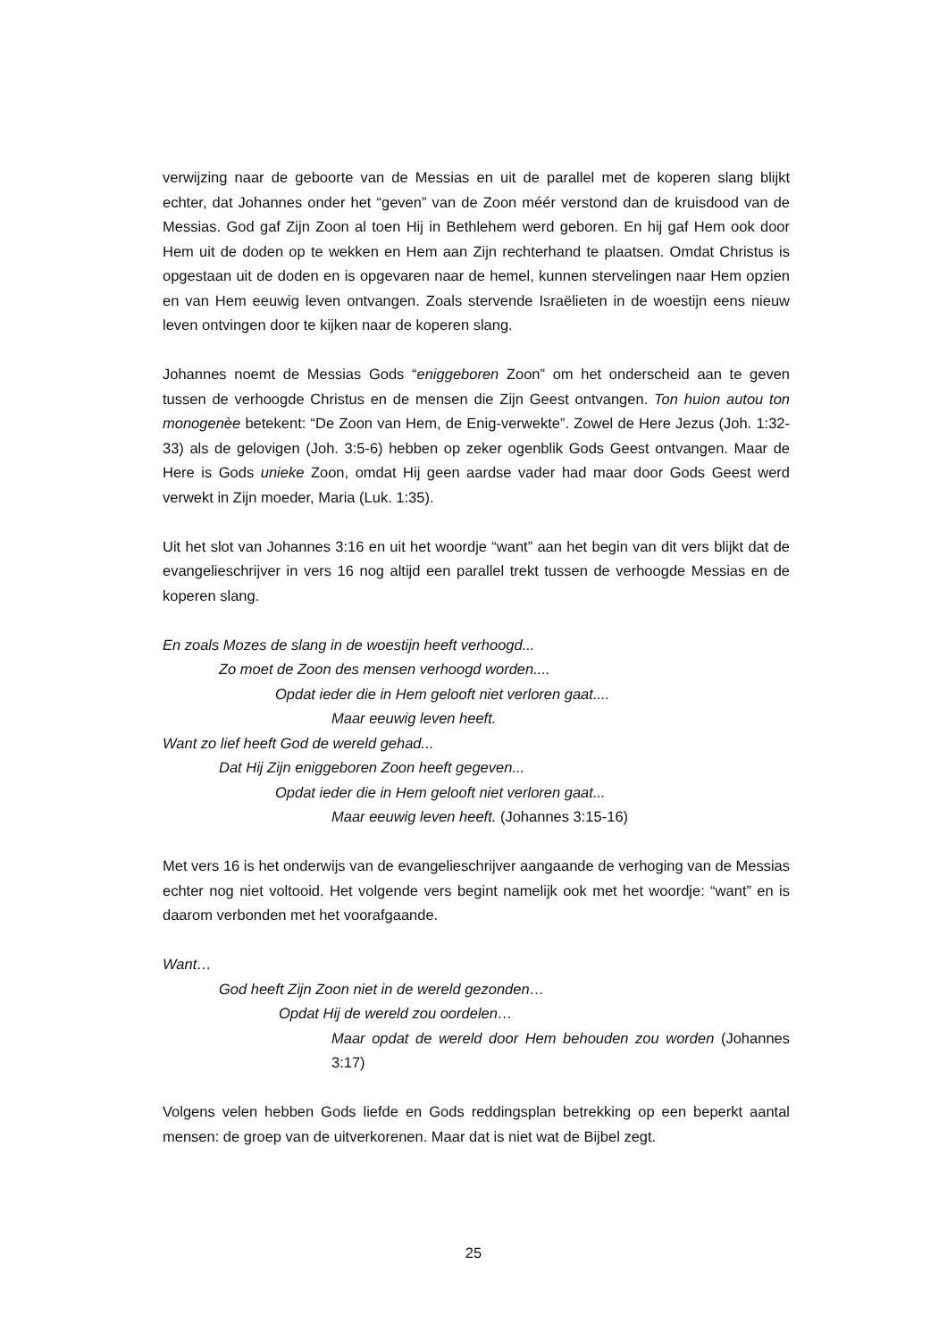verwijzing naar de geboorte van de Messias en uit de parallel met de koperen slang blijkt echter, dat Johannes onder het “geven” van de Zoon méér verstond dan de kruisdood van de Messias. God gaf Zijn Zoon al toen Hij in Bethlehem werd geboren. En hij gaf Hem ook door Hem uit de doden op te wekken en Hem aan Zijn rechterhand te plaatsen. Omdat Christus is opgestaan uit de doden en is opgevaren naar de hemel, kunnen stervelingen naar Hem opzien en van Hem eeuwig leven ontvangen. Zoals stervende Israëlieten in de woestijn eens nieuw leven ontvingen door te kijken naar de koperen slang.
Johannes noemt de Messias Gods “eniggeboren Zoon” om het onderscheid aan te geven tussen de verhoogde Christus en de mensen die Zijn Geest ontvangen. Ton huion autou ton monogenèe betekent: “De Zoon van Hem, de Enig-verwekte”. Zowel de Here Jezus (Joh. 1:32-33) als de gelovigen (Joh. 3:5-6) hebben op zeker ogenblik Gods Geest ontvangen. Maar de Here is Gods unieke Zoon, omdat Hij geen aardse vader had maar door Gods Geest werd verwekt in Zijn moeder, Maria (Luk. 1:35).
Uit het slot van Johannes 3:16 en uit het woordje “want” aan het begin van dit vers blijkt dat de evangelieschrijver in vers 16 nog altijd een parallel trekt tussen de verhoogde Messias en de koperen slang.
En zoals Mozes de slang in de woestijn heeft verhoogd...
Zo moet de Zoon des mensen verhoogd worden....
Opdat ieder die in Hem gelooft niet verloren gaat....
Maar eeuwig leven heeft.
Want zo lief heeft God de wereld gehad...
Dat Hij Zijn eniggeboren Zoon heeft gegeven...
Opdat ieder die in Hem gelooft niet verloren gaat...
Maar eeuwig leven heeft. (Johannes 3:15-16)
Met vers 16 is het onderwijs van de evangelieschrijver aangaande de verhoging van de Messias echter nog niet voltooid. Het volgende vers begint namelijk ook met het woordje: “want” en is daarom verbonden met het voorafgaande.
Want…
God heeft Zijn Zoon niet in de wereld gezonden…
Opdat Hij de wereld zou oordelen…
Maar opdat de wereld door Hem behouden zou worden (Johannes 3:17)
Volgens velen hebben Gods liefde en Gods reddingsplan betrekking op een beperkt aantal mensen: de groep van de uitverkorenen. Maar dat is niet wat de Bijbel zegt.
25